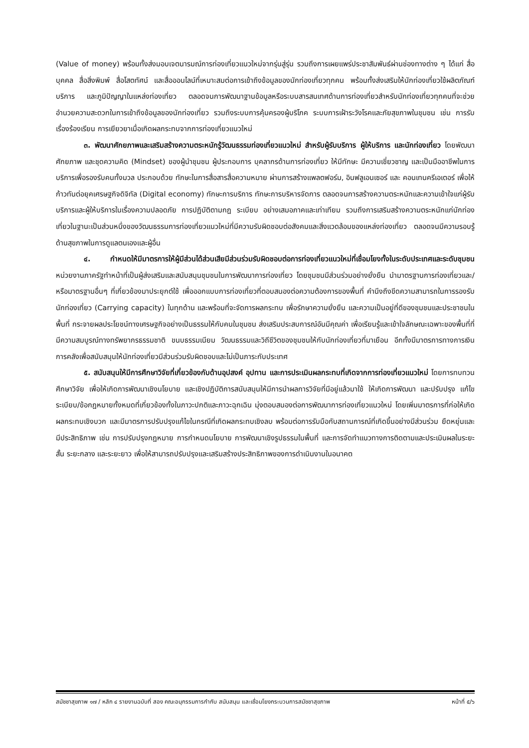(Value of money) พร้อมทั้งส่งมอบเจตนารมณ์การท่องเที่ยวแนวใหม่จากรุ่นสู่รุ่น รวมถึงการเผยแพร่ประชาสัมพันธ์ผ่านช่องทางต่าง ๆ ได้แก่ สื่อบุคคล สื่อสิ่งพิมพ์ สื่อโสตทัศน์ และสื่อออนไลน์ที่เหมาะสมต่อการเข้าถึงข้อมูลของนักท่องเที่ยวทุกคน พร้อมทั้งส่งเสริมให้นักท่องเที่ยวใช้ผลิตภัณฑ์ บริการ และภูมิปัญญาในแหล่งท่องเที่ยว ตลอดจนการพัฒนาฐานข้อมูลหรือระบบสารสนเทศด้านการท่องเที่ยวสำหรับนักท่องเที่ยวทุกคนที่จะช่วยอำนวยความสะดวกในการเข้าถึงข้อมูลของนักท่องเที่ยว รวมถึงระบบการคุ้มครองผู้บริโภค ระบบการเฝ้าระวังโรคและภัยสุขภาพในชุมชน เช่น การรับเรื่องร้องเรียน การเยียวยาเมื่อเกิดผลกระทบจากการท่องเที่ยวแนวใหม่
๓. พัฒนาศักยภาพและเสริมสร้างความตระหนักรู้วัฒนธรรมท่องเที่ยวแนวใหม่ สำหรับผู้รับบริการ ผู้ให้บริการ และนักท่องเที่ยว โดยพัฒนาศักยภาพ และชุดความคิด (Mindset) ของผู้นำชุมชน ผู้ประกอบการ บุคลากรด้านการท่องเที่ยว ให้มีทักษะ มีความเชี่ยวชาญ และเป็นมืออาชีพในการบริการเพื่อรองรับคนทั้งมวล ประกอบด้วย ทักษะในการสื่อสารสื่อความหมาย ผ่านการสร้างแพลตฟอร์ม, อินฟลูเอนเซอร์ และ คอนเทนครีเอเตอร์ เพื่อให้ก้าวทันต่อยุคเศรษฐกิจดิจิทัล (Digital economy) ทักษะการบริการ ทักษะการบริหารจัดการ ตลอดจนการสร้างความตระหนักและความเข้าใจแก่ผู้รับบริการและผู้ให้บริการในเรื่องความปลอดภัย การปฏิบัติตามกฎ ระเบียบ อย่างเสมอภาคและเท่าเทียม รวมถึงการเสริมสร้างความตระหนักแก่นักท่องเที่ยวในฐานะเป็นส่วนหนึ่งของวัฒนธรรมการท่องเที่ยวแนวใหม่ที่มีความรับผิดชอบต่อสังคมและสิ่งแวดล้อมของแหล่งท่องเที่ยว ตลอดจนมีความรอบรู้ด้านสุขภาพในการดูแลตนเองและผู้อื่น
๔. กำหนดให้มีมาตรการให้ผู้มีส่วนได้ส่วนเสียมีส่วนร่วมรับผิดชอบต่อการท่องเที่ยวแนวใหม่ที่เชื่อมโยงทั้งในระดับประเทศและระดับชุมชน หน่วยงานภาครัฐทำหน้าที่เป็นผู้ส่งเสริมและสนับสนุนชุมชนในการพัฒนาการท่องเที่ยว โดยชุมชนมีส่วนร่วมอย่างยั่งยืน นำมาตรฐานการท่องเที่ยวและ/หรือมาตรฐานอื่นๆ ที่เกี่ยวข้องมาประยุกต์ใช้ เพื่อออกแบบการท่องเที่ยวที่ตอบสนองต่อความต้องการของพื้นที่ คำนึงถึงขีดความสามารถในการรองรับนักท่องเที่ยว (Carrying capacity) ในทุกด้าน และพร้อมที่จะจัดการผลกระทบ เพื่อรักษาความยั่งยืน และความเป็นอยู่ที่ดีของชุมชนและประชาชนในพื้นที่ กระจายผลประโยชน์ทางเศรษฐกิจอย่างเป็นธรรมให้กับคนในชุมชน ส่งเสริมประสบการณ์อันมีคุณค่า เพื่อเรียนรู้และเข้าใจลักษณะเฉพาะของพื้นที่ที่มีความสมบูรณ์ทางทรัพยากรธรรมชาติ ขนบธรรมเนียม วัฒนธรรมและวิถีชีวิตของชุมชนให้กับนักท่องเที่ยวที่มาเยือน อีกทั้งมีมาตรการทางการเงินการคลังเพื่อสนับสนุนให้นักท่องเที่ยวมีส่วนร่วมรับผิดชอบและไม่เป็นภาระกับประเทศ
๕. สนับสนุนให้มีการศึกษาวิจัยที่เกี่ยวข้องกับด้านอุปสงค์ อุปทาน และการประเมินผลกระทบที่เกิดจากการท่องเที่ยวแนวใหม่ โดยการทบทวน ศึกษาวิจัย เพื่อให้เกิดการพัฒนาเชิงนโยบาย และเชิงปฏิบัติการสนับสนุนให้มีการนำผลการวิจัยที่มีอยู่แล้วมาใช้ ให้เกิดการพัฒนา และปรับปรุง แก้ไขระเบียบ/ข้อกฎหมายทั้งหมดที่เกี่ยวข้องทั้งในภาวะปกติและภาวะฉุกเฉิน มุ่งตอบสนองต่อการพัฒนาการท่องเที่ยวแนวใหม่ โดยเพิ่มมาตรการที่ก่อให้เกิดผลกระทบเชิงบวก และมีมาตรการปรับปรุงแก้ไขในกรณีที่เกิดผลกระทบเชิงลบ พร้อมต่อการรับมือกับสถานการณ์ที่เกิดขึ้นอย่างมีส่วนร่วม ยืดหยุ่นและมีประสิทธิภาพ เช่น การปรับปรุงกฎหมาย การกำหนดนโยบาย การพัฒนาเชิงรูปธรรมในพื้นที่ และการจัดทำแนวทางการติดตามและประเมินผลในระยะสั้น ระยะกลาง และระยะยาว เพื่อให้สามารถปรับปรุงและเสริมสร้างประสิทธิภาพของการดำเนินงานในอนาคต
สมัชชาสุขภาพ ๑๗ / หลัก ๔ รายงานฉบับที่ สอง คณะอนุกรรมการกำกับ สนับสนุน และเชื่อมโยงกระบวนการสมัชชาสุขภาพ หน้าที่ ๕/๖